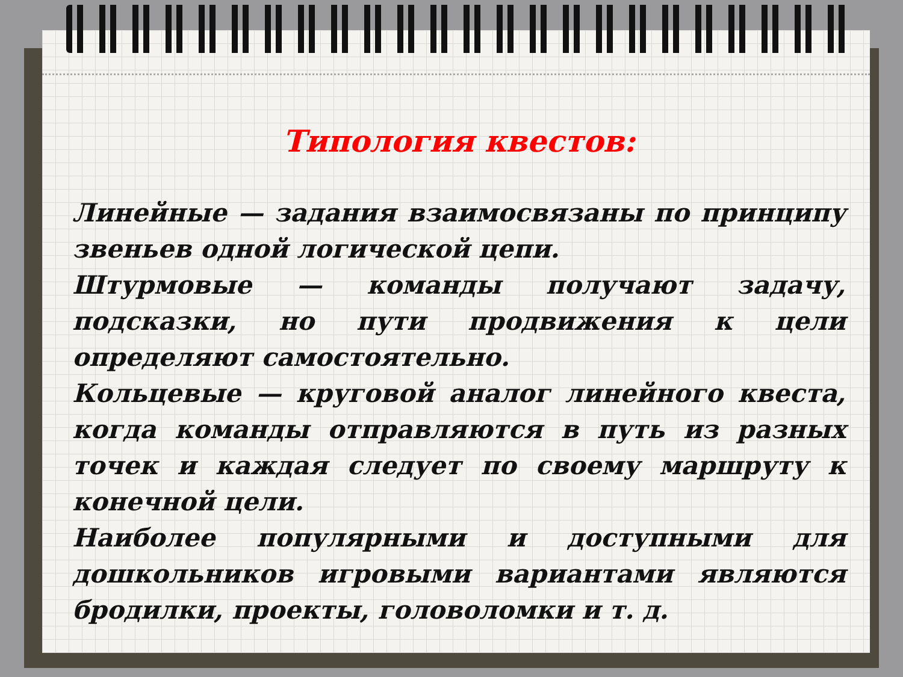Типология квестов:
Линейные — задания взаимосвязаны по принципу звеньев одной логической цепи.
Штурмовые — команды получают задачу, подсказки, но пути продвижения к цели определяют самостоятельно.
Кольцевые — круговой аналог линейного квеста, когда команды отправляются в путь из разных точек и каждая следует по своему маршруту к конечной цели.
Наиболее популярными и доступными для дошкольников игровыми вариантами являются бродилки, проекты, головоломки и т. д.